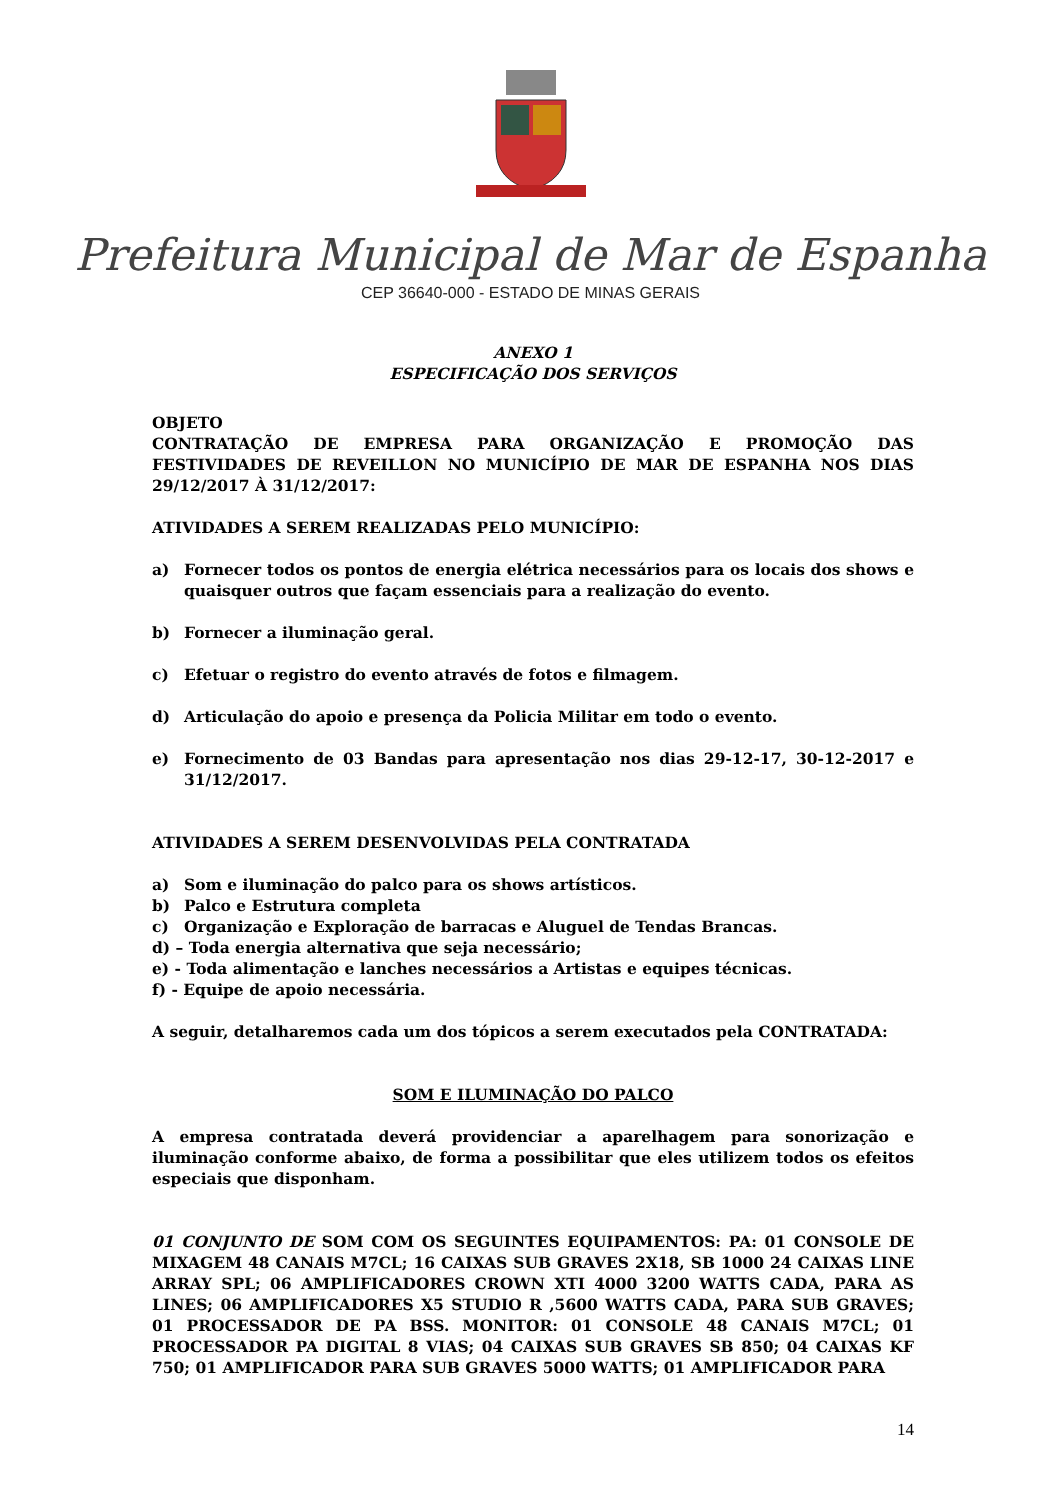Prefeitura Municipal de Mar de Espanha
CEP 36640-000 - ESTADO DE MINAS GERAIS
ANEXO 1
ESPECIFICAÇÃO DOS SERVIÇOS
OBJETO
CONTRATAÇÃO DE EMPRESA PARA ORGANIZAÇÃO E PROMOÇÃO DAS FESTIVIDADES DE REVEILLON NO MUNICÍPIO DE MAR DE ESPANHA NOS DIAS 29/12/2017 À 31/12/2017:
ATIVIDADES A SEREM REALIZADAS PELO MUNICÍPIO:
a) Fornecer todos os pontos de energia elétrica necessários para os locais dos shows e quaisquer outros que façam essenciais para a realização do evento.
b) Fornecer a iluminação geral.
c) Efetuar o registro do evento através de fotos e filmagem.
d) Articulação do apoio e presença da Policia Militar em todo o evento.
e) Fornecimento de 03 Bandas para apresentação nos dias 29-12-17, 30-12-2017 e 31/12/2017.
ATIVIDADES A SEREM DESENVOLVIDAS PELA CONTRATADA
a) Som e iluminação do palco para os shows artísticos.
b) Palco e Estrutura completa
c) Organização e Exploração de barracas e Aluguel de Tendas Brancas.
d) – Toda energia alternativa que seja necessário;
e) - Toda alimentação e lanches necessários a Artistas e equipes técnicas.
f) - Equipe de apoio necessária.
A seguir, detalharemos cada um dos tópicos a serem executados pela CONTRATADA:
SOM E ILUMINAÇÃO DO PALCO
A empresa contratada deverá providenciar a aparelhagem para sonorização e iluminação conforme abaixo, de forma a possibilitar que eles utilizem todos os efeitos especiais que disponham.
01 CONJUNTO DE SOM COM OS SEGUINTES EQUIPAMENTOS: PA: 01 CONSOLE DE MIXAGEM 48 CANAIS M7CL; 16 CAIXAS SUB GRAVES 2X18, SB 1000 24 CAIXAS LINE ARRAY SPL; 06 AMPLIFICADORES CROWN XTI 4000 3200 WATTS CADA, PARA AS LINES; 06 AMPLIFICADORES X5 STUDIO R ,5600 WATTS CADA, PARA SUB GRAVES; 01 PROCESSADOR DE PA BSS. MONITOR: 01 CONSOLE 48 CANAIS M7CL; 01 PROCESSADOR PA DIGITAL 8 VIAS; 04 CAIXAS SUB GRAVES SB 850; 04 CAIXAS KF 750; 01 AMPLIFICADOR PARA SUB GRAVES 5000 WATTS; 01 AMPLIFICADOR PARA
14